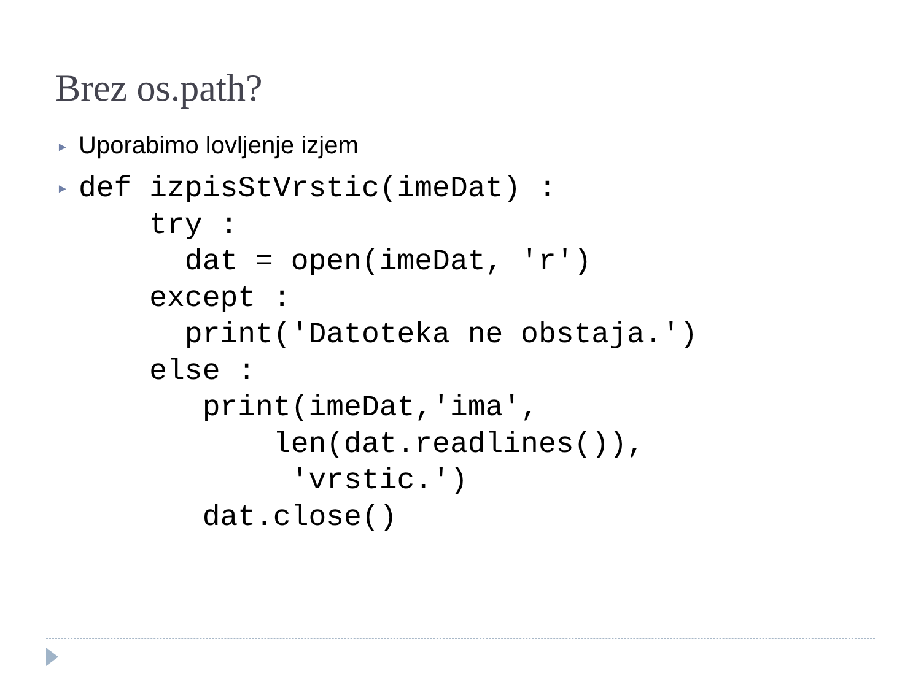Brez os.path?
► Uporabimo lovljenje izjem
►
def izpisStVrstic(imeDat) :
    try :
      dat = open(imeDat, 'r')
    except :
      print('Datoteka ne obstaja.')
    else :
       print(imeDat,'ima',
           len(dat.readlines()),
            'vrstic.')
       dat.close()